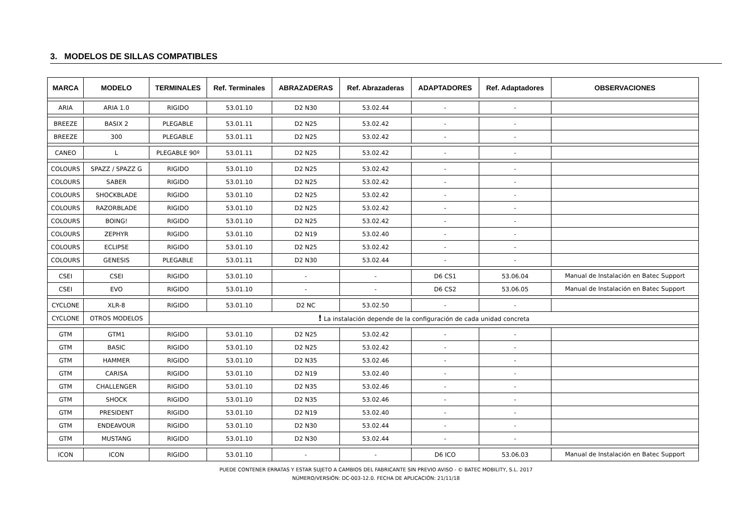3. MODELOS DE SILLAS COMPATIBLES
| MARCA | MODELO | TERMINALES | Ref. Terminales | ABRAZADERAS | Ref. Abrazaderas | ADAPTADORES | Ref. Adaptadores | OBSERVACIONES |
| --- | --- | --- | --- | --- | --- | --- | --- | --- |
| ARIA | ARIA 1.0 | RIGIDO | 53.01.10 | D2 N30 | 53.02.44 | - | - | |
| BREEZE | BASIX 2 | PLEGABLE | 53.01.11 | D2 N25 | 53.02.42 | - | - | |
| BREEZE | 300 | PLEGABLE | 53.01.11 | D2 N25 | 53.02.42 | - | - | |
| CANEO | L | PLEGABLE 90º | 53.01.11 | D2 N25 | 53.02.42 | - | - | |
| COLOURS | SPAZZ / SPAZZ G | RIGIDO | 53.01.10 | D2 N25 | 53.02.42 | - | - | |
| COLOURS | SABER | RIGIDO | 53.01.10 | D2 N25 | 53.02.42 | - | - | |
| COLOURS | SHOCKBLADE | RIGIDO | 53.01.10 | D2 N25 | 53.02.42 | - | - | |
| COLOURS | RAZORBLADE | RIGIDO | 53.01.10 | D2 N25 | 53.02.42 | - | - | |
| COLOURS | BOING! | RIGIDO | 53.01.10 | D2 N25 | 53.02.42 | - | - | |
| COLOURS | ZEPHYR | RIGIDO | 53.01.10 | D2 N19 | 53.02.40 | - | - | |
| COLOURS | ECLIPSE | RIGIDO | 53.01.10 | D2 N25 | 53.02.42 | - | - | |
| COLOURS | GENESIS | PLEGABLE | 53.01.11 | D2 N30 | 53.02.44 | - | - | |
| CSEI | CSEI | RIGIDO | 53.01.10 | - | - | D6 CS1 | 53.06.04 | Manual de Instalación en Batec Support |
| CSEI | EVO | RIGIDO | 53.01.10 | - | - | D6 CS2 | 53.06.05 | Manual de Instalación en Batec Support |
| CYCLONE | XLR-8 | RIGIDO | 53.01.10 | D2 NC | 53.02.50 | - | - | |
| CYCLONE | OTROS MODELOS | ! La instalación depende de la configuración de cada unidad concreta | | | | | | |
| GTM | GTM1 | RIGIDO | 53.01.10 | D2 N25 | 53.02.42 | - | - | |
| GTM | BASIC | RIGIDO | 53.01.10 | D2 N25 | 53.02.42 | - | - | |
| GTM | HAMMER | RIGIDO | 53.01.10 | D2 N35 | 53.02.46 | - | - | |
| GTM | CARISA | RIGIDO | 53.01.10 | D2 N19 | 53.02.40 | - | - | |
| GTM | CHALLENGER | RIGIDO | 53.01.10 | D2 N35 | 53.02.46 | - | - | |
| GTM | SHOCK | RIGIDO | 53.01.10 | D2 N35 | 53.02.46 | - | - | |
| GTM | PRESIDENT | RIGIDO | 53.01.10 | D2 N19 | 53.02.40 | - | - | |
| GTM | ENDEAVOUR | RIGIDO | 53.01.10 | D2 N30 | 53.02.44 | - | - | |
| GTM | MUSTANG | RIGIDO | 53.01.10 | D2 N30 | 53.02.44 | - | - | |
| ICON | ICON | RIGIDO | 53.01.10 | - | - | D6 ICO | 53.06.03 | Manual de Instalación en Batec Support |
PUEDE CONTENER ERRATAS Y ESTAR SUJETO A CAMBIOS DEL FABRICANTE SIN PREVIO AVISO - © BATEC MOBILITY, S.L. 2017
NÚMERO/VERSIÓN: DC-003-12.0. FECHA DE APLICACIÓN: 21/11/18